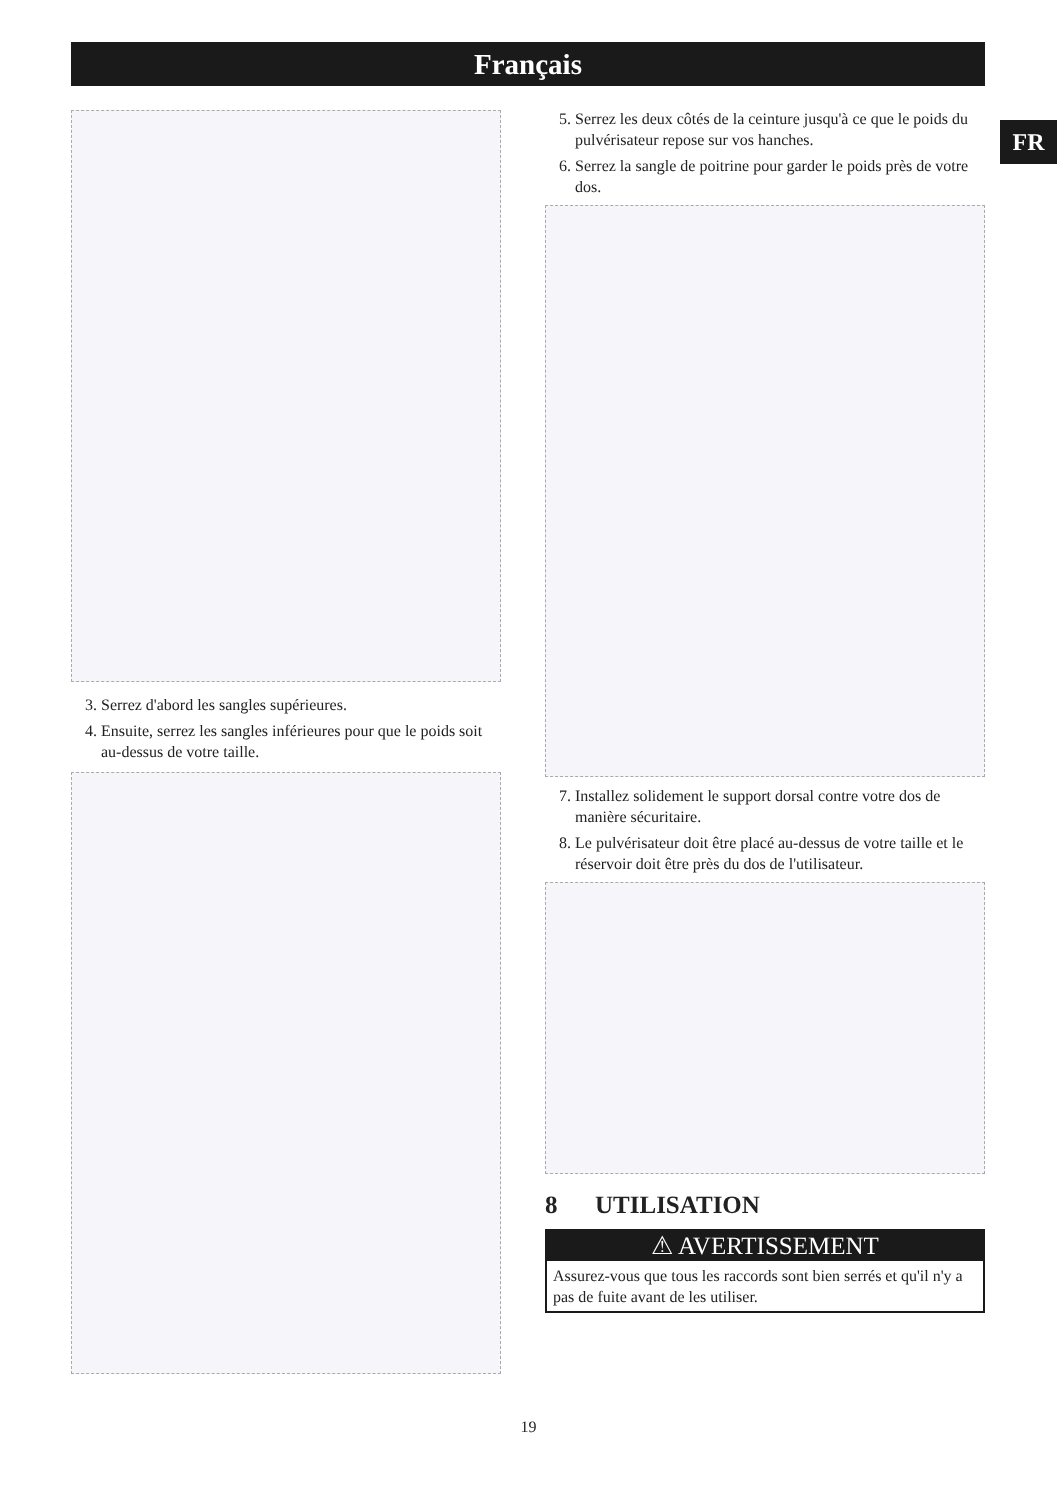Français
FR
3. Serrez d'abord les sangles supérieures.
4. Ensuite, serrez les sangles inférieures pour que le poids soit au-dessus de votre taille.
5. Serrez les deux côtés de la ceinture jusqu'à ce que le poids du pulvérisateur repose sur vos hanches.
6. Serrez la sangle de poitrine pour garder le poids près de votre dos.
7. Installez solidement le support dorsal contre votre dos de manière sécuritaire.
8. Le pulvérisateur doit être placé au-dessus de votre taille et le réservoir doit être près du dos de l'utilisateur.
8 UTILISATION
⚠ AVERTISSEMENT
Assurez-vous que tous les raccords sont bien serrés et qu'il n'y a pas de fuite avant de les utiliser.
19